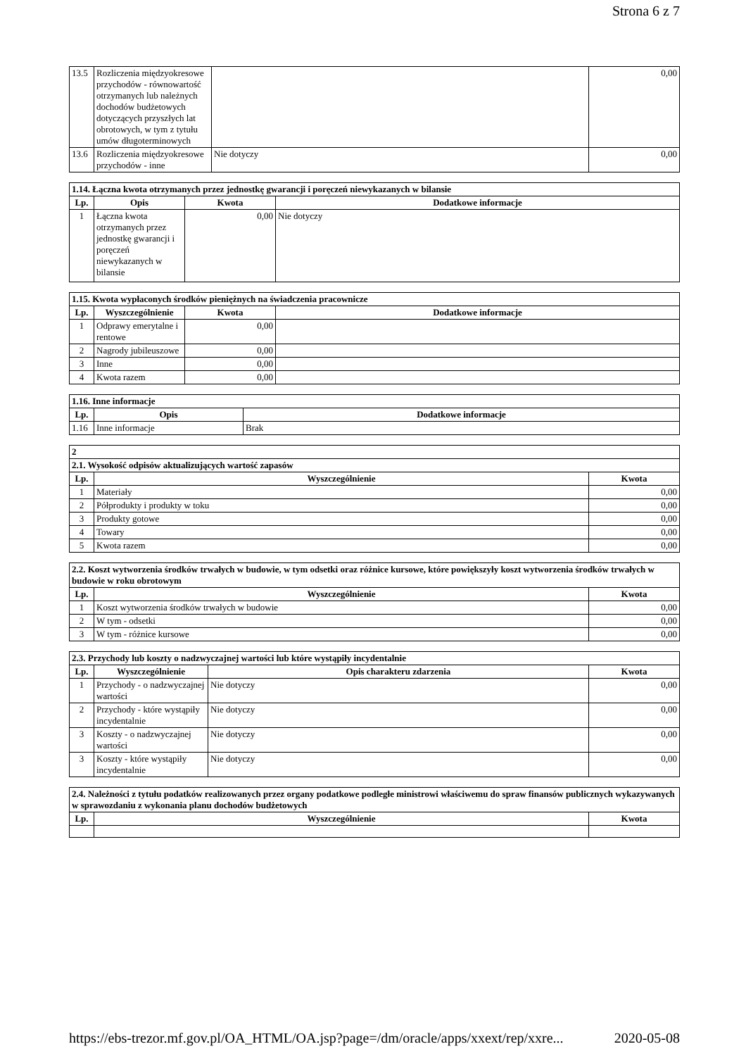Strona 6 z 7
| 13.5 | Rozliczenia międzyokresowe przychodów - równowartość otrzymanych lub należnych dochodów budżetowych dotyczących przyszłych lat obrotowych, w tym z tytułu umów długoterminowych | | 0,00 |
| 13.6 | Rozliczenia międzyokresowe przychodów - inne | Nie dotyczy | 0,00 |
| 1.14. Łączna kwota otrzymanych przez jednostkę gwarancji i poręczeń niewykazanych w bilansie | | | |
| Lp. | Opis | Kwota | Dodatkowe informacje |
| 1 | Łączna kwota otrzymanych przez jednostkę gwarancji i poręczeń niewykazanych w bilansie | 0,00 | Nie dotyczy |
| 1.15. Kwota wypłaconych środków pieniężnych na świadczenia pracownicze | | | |
| Lp. | Wyszczególnienie | Kwota | Dodatkowe informacje |
| 1 | Odprawy emerytalne i rentowe | 0,00 | |
| 2 | Nagrody jubileuszowe | 0,00 | |
| 3 | Inne | 0,00 | |
| 4 | Kwota razem | 0,00 | |
| 1.16. Inne informacje | | |
| Lp. | Opis | Dodatkowe informacje |
| 1.16 | Inne informacje | Brak |
| 2 | | |
| 2.1. Wysokość odpisów aktualizujących wartość zapasów | | |
| Lp. | Wyszczególnienie | Kwota |
| 1 | Materiały | 0,00 |
| 2 | Półprodukty i produkty w toku | 0,00 |
| 3 | Produkty gotowe | 0,00 |
| 4 | Towary | 0,00 |
| 5 | Kwota razem | 0,00 |
| 2.2. Koszt wytworzenia środków trwałych w budowie, w tym odsetki oraz różnice kursowe, które powiększyły koszt wytworzenia środków trwałych w budowie w roku obrotowym | | |
| Lp. | Wyszczególnienie | Kwota |
| 1 | Koszt wytworzenia środków trwałych w budowie | 0,00 |
| 2 | W tym - odsetki | 0,00 |
| 3 | W tym - różnice kursowe | 0,00 |
| 2.3. Przychody lub koszty o nadzwyczajnej wartości lub które wystąpiły incydentalnie | | | |
| Lp. | Wyszczególnienie | Opis charakteru zdarzenia | Kwota |
| 1 | Przychody - o nadzwyczajnej wartości | Nie dotyczy | 0,00 |
| 2 | Przychody - które wystąpiły incydentalnie | Nie dotyczy | 0,00 |
| 3 | Koszty - o nadzwyczajnej wartości | Nie dotyczy | 0,00 |
| 3 | Koszty - które wystąpiły incydentalnie | Nie dotyczy | 0,00 |
| 2.4. Należności z tytułu podatków realizowanych przez organy podatkowe podległe ministrowi właściwemu do spraw finansów publicznych wykazywanych w sprawozdaniu z wykonania planu dochodów budżetowych | | |
| Lp. | Wyszczególnienie | Kwota |
https://ebs-trezor.mf.gov.pl/OA_HTML/OA.jsp?page=/dm/oracle/apps/xxext/rep/xxre... 2020-05-08